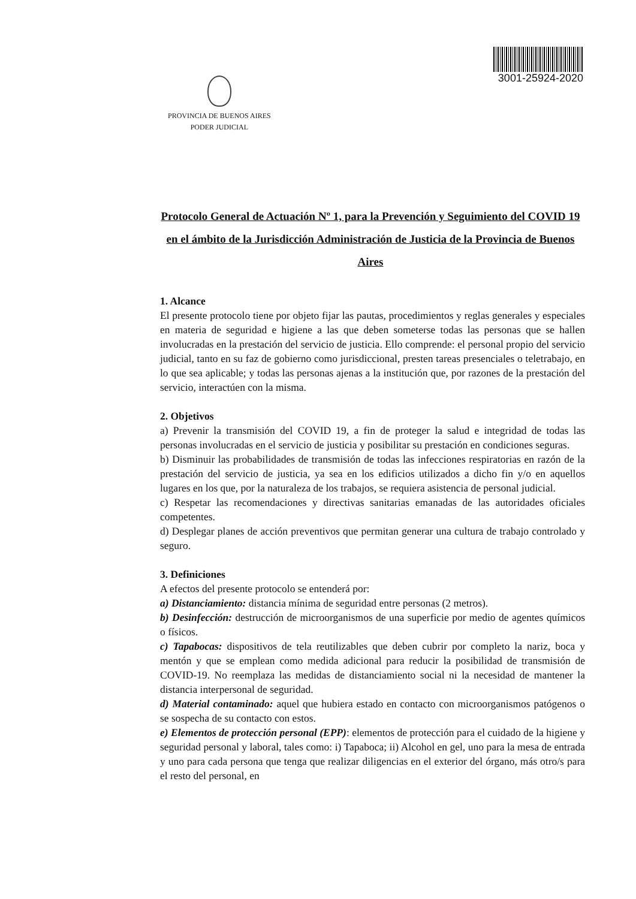PROVINCIA DE BUENOS AIRES
PODER JUDICIAL
3001-25924-2020
Protocolo General de Actuación Nº 1, para la Prevención y Seguimiento del COVID 19 en el ámbito de la Jurisdicción Administración de Justicia de la Provincia de Buenos Aires
1. Alcance
El presente protocolo tiene por objeto fijar las pautas, procedimientos y reglas generales y especiales en materia de seguridad e higiene a las que deben someterse todas las personas que se hallen involucradas en la prestación del servicio de justicia. Ello comprende: el personal propio del servicio judicial, tanto en su faz de gobierno como jurisdiccional, presten tareas presenciales o teletrabajo, en lo que sea aplicable; y todas las personas ajenas a la institución que, por razones de la prestación del servicio, interactúen con la misma.
2. Objetivos
a) Prevenir la transmisión del COVID 19, a fin de proteger la salud e integridad de todas las personas involucradas en el servicio de justicia y posibilitar su prestación en condiciones seguras.
b) Disminuir las probabilidades de transmisión de todas las infecciones respiratorias en razón de la prestación del servicio de justicia, ya sea en los edificios utilizados a dicho fin y/o en aquellos lugares en los que, por la naturaleza de los trabajos, se requiera asistencia de personal judicial.
c) Respetar las recomendaciones y directivas sanitarias emanadas de las autoridades oficiales competentes.
d) Desplegar planes de acción preventivos que permitan generar una cultura de trabajo controlado y seguro.
3. Definiciones
A efectos del presente protocolo se entenderá por:
a) Distanciamiento: distancia mínima de seguridad entre personas (2 metros).
b) Desinfección: destrucción de microorganismos de una superficie por medio de agentes químicos o físicos.
c) Tapabocas: dispositivos de tela reutilizables que deben cubrir por completo la nariz, boca y mentón y que se emplean como medida adicional para reducir la posibilidad de transmisión de COVID-19. No reemplaza las medidas de distanciamiento social ni la necesidad de mantener la distancia interpersonal de seguridad.
d) Material contaminado: aquel que hubiera estado en contacto con microorganismos patógenos o se sospecha de su contacto con estos.
e) Elementos de protección personal (EPP): elementos de protección para el cuidado de la higiene y seguridad personal y laboral, tales como: i) Tapaboca; ii) Alcohol en gel, uno para la mesa de entrada y uno para cada persona que tenga que realizar diligencias en el exterior del órgano, más otro/s para el resto del personal, en